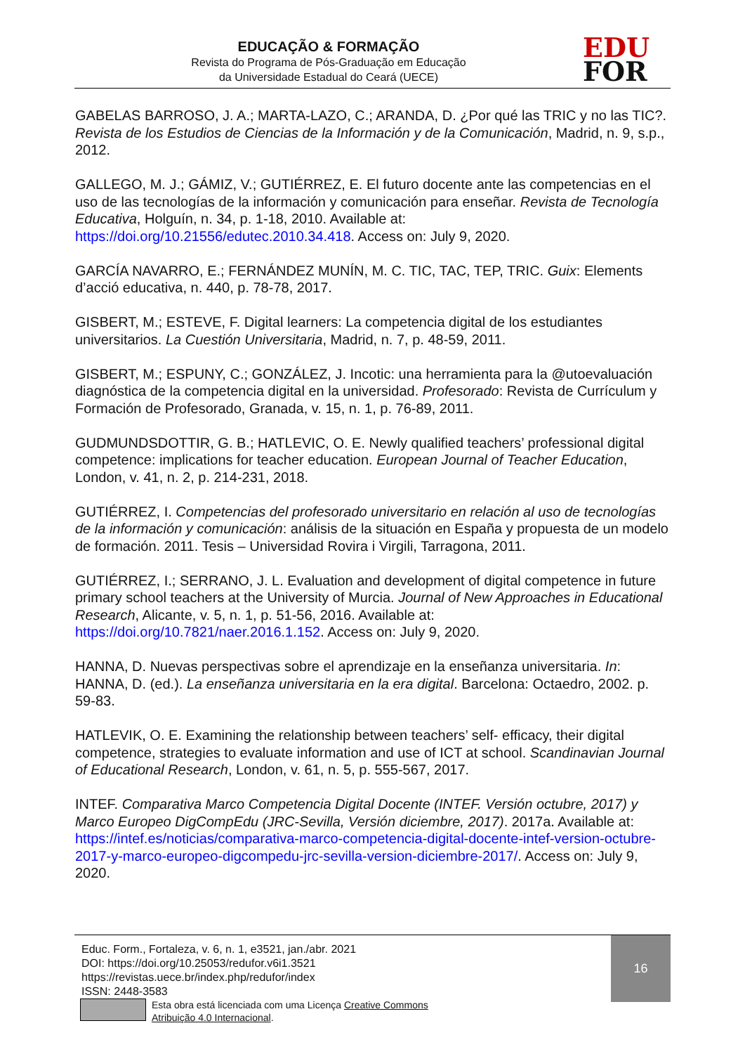EDUCAÇÃO & FORMAÇÃO
Revista do Programa de Pós-Graduação em Educação
da Universidade Estadual do Ceará (UECE)
EDU
FOR
GABELAS BARROSO, J. A.; MARTA-LAZO, C.; ARANDA, D. ¿Por qué las TRIC y no las TIC?. Revista de los Estudios de Ciencias de la Información y de la Comunicación, Madrid, n. 9, s.p., 2012.
GALLEGO, M. J.; GÁMIZ, V.; GUTIÉRREZ, E. El futuro docente ante las competencias en el uso de las tecnologías de la información y comunicación para enseñar. Revista de Tecnología Educativa, Holguín, n. 34, p. 1-18, 2010. Available at: https://doi.org/10.21556/edutec.2010.34.418. Access on: July 9, 2020.
GARCÍA NAVARRO, E.; FERNÁNDEZ MUNÍN, M. C. TIC, TAC, TEP, TRIC. Guix: Elements d’acció educativa, n. 440, p. 78-78, 2017.
GISBERT, M.; ESTEVE, F. Digital learners: La competencia digital de los estudiantes universitarios. La Cuestión Universitaria, Madrid, n. 7, p. 48-59, 2011.
GISBERT, M.; ESPUNY, C.; GONZÁLEZ, J. Incotic: una herramienta para la @utoevaluación diagnóstica de la competencia digital en la universidad. Profesorado: Revista de Currículum y Formación de Profesorado, Granada, v. 15, n. 1, p. 76-89, 2011.
GUDMUNDSDOTTIR, G. B.; HATLEVIC, O. E. Newly qualified teachers’ professional digital competence: implications for teacher education. European Journal of Teacher Education, London, v. 41, n. 2, p. 214-231, 2018.
GUTIÉRREZ, I. Competencias del profesorado universitario en relación al uso de tecnologías de la información y comunicación: análisis de la situación en España y propuesta de un modelo de formación. 2011. Tesis – Universidad Rovira i Virgili, Tarragona, 2011.
GUTIÉRREZ, I.; SERRANO, J. L. Evaluation and development of digital competence in future primary school teachers at the University of Murcia. Journal of New Approaches in Educational Research, Alicante, v. 5, n. 1, p. 51-56, 2016. Available at: https://doi.org/10.7821/naer.2016.1.152. Access on: July 9, 2020.
HANNA, D. Nuevas perspectivas sobre el aprendizaje en la enseñanza universitaria. In: HANNA, D. (ed.). La enseñanza universitaria en la era digital. Barcelona: Octaedro, 2002. p. 59-83.
HATLEVIK, O. E. Examining the relationship between teachers’ self- efficacy, their digital competence, strategies to evaluate information and use of ICT at school. Scandinavian Journal of Educational Research, London, v. 61, n. 5, p. 555-567, 2017.
INTEF. Comparativa Marco Competencia Digital Docente (INTEF. Versión octubre, 2017) y Marco Europeo DigCompEdu (JRC-Sevilla, Versión diciembre, 2017). 2017a. Available at: https://intef.es/noticias/comparativa-marco-competencia-digital-docente-intef-version-octubre-2017-y-marco-europeo-digcompedu-jrc-sevilla-version-diciembre-2017/. Access on: July 9, 2020.
Educ. Form., Fortaleza, v. 6, n. 1, e3521, jan./abr. 2021
DOI: https://doi.org/10.25053/redufor.v6i1.3521
https://revistas.uece.br/index.php/redufor/index
ISSN: 2448-3583
Esta obra está licenciada com uma Licença Creative Commons
Atribuição 4.0 Internacional.
16